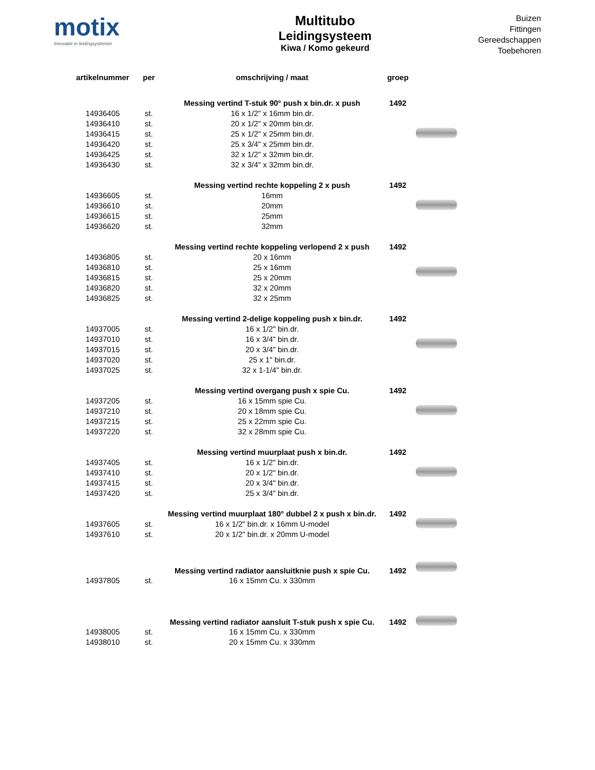motix
Innovatie in leidingsystemen
Multitubo
Leidingsysteem
Kiwa / Komo gekeurd
Buizen
Fittingen
Gereedschappen
Toebehoren
| artikelnummer | per | omschrijving / maat | groep | |
| --- | --- | --- | --- | --- |
| | | Messing vertind T-stuk 90° push x bin.dr. x push | 1492 | |
| 14936405 | st. | 16 x 1/2" x 16mm bin.dr. | | |
| 14936410 | st. | 20 x 1/2" x 20mm bin.dr. | | |
| 14936415 | st. | 25 x 1/2" x 25mm bin.dr. | | |
| 14936420 | st. | 25 x 3/4" x 25mm bin.dr. | | |
| 14936425 | st. | 32 x 1/2" x 32mm bin.dr. | | |
| 14936430 | st. | 32 x 3/4" x 32mm bin.dr. | | |
| | | Messing vertind rechte koppeling 2 x push | 1492 | |
| 14936605 | st. | 16mm | | |
| 14936610 | st. | 20mm | | |
| 14936615 | st. | 25mm | | |
| 14936620 | st. | 32mm | | |
| | | Messing vertind rechte koppeling verlopend 2 x push | 1492 | |
| 14936805 | st. | 20 x 16mm | | |
| 14936810 | st. | 25 x 16mm | | |
| 14936815 | st. | 25 x 20mm | | |
| 14936820 | st. | 32 x 20mm | | |
| 14936825 | st. | 32 x 25mm | | |
| | | Messing vertind 2-delige koppeling push x bin.dr. | 1492 | |
| 14937005 | st. | 16 x 1/2" bin.dr. | | |
| 14937010 | st. | 16 x 3/4" bin.dr. | | |
| 14937015 | st. | 20 x 3/4" bin.dr. | | |
| 14937020 | st. | 25 x 1" bin.dr. | | |
| 14937025 | st. | 32 x 1-1/4" bin.dr. | | |
| | | Messing vertind overgang push x spie Cu. | 1492 | |
| 14937205 | st. | 16 x 15mm spie Cu. | | |
| 14937210 | st. | 20 x 18mm spie Cu. | | |
| 14937215 | st. | 25 x 22mm spie Cu. | | |
| 14937220 | st. | 32 x 28mm spie Cu. | | |
| | | Messing vertind muurplaat push x bin.dr. | 1492 | |
| 14937405 | st. | 16 x 1/2" bin.dr. | | |
| 14937410 | st. | 20 x 1/2" bin.dr. | | |
| 14937415 | st. | 20 x 3/4" bin.dr. | | |
| 14937420 | st. | 25 x 3/4" bin.dr. | | |
| | | Messing vertind muurplaat 180° dubbel 2 x push x bin.dr. | 1492 | |
| 14937605 | st. | 16 x 1/2" bin.dr. x 16mm U-model | | |
| 14937610 | st. | 20 x 1/2" bin.dr. x 20mm U-model | | |
| | | Messing vertind radiator aansluitknie push x spie Cu. | 1492 | |
| 14937805 | st. | 16 x 15mm Cu. x 330mm | | |
| | | Messing vertind radiator aansluit T-stuk push x spie Cu. | 1492 | |
| 14938005 | st. | 16 x 15mm Cu. x 330mm | | |
| 14938010 | st. | 20 x 15mm Cu. x 330mm | | |